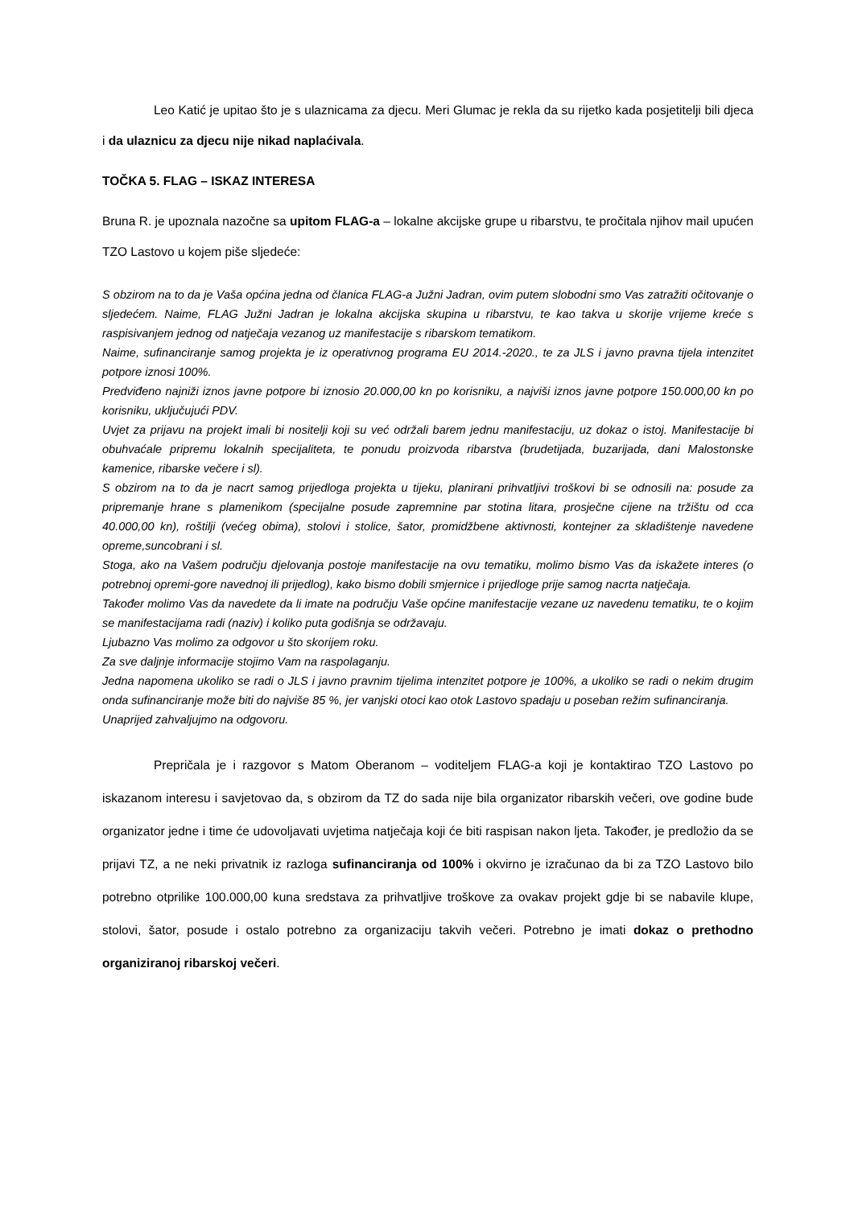Leo Katić je upitao što je s ulaznicama za djecu. Meri Glumac je rekla da su rijetko kada posjetitelji bili djeca i da ulaznicu za djecu nije nikad naplaćivala.
TOČKA 5. FLAG – ISKAZ INTERESA
Bruna R. je upoznala nazočne sa upitom FLAG-a – lokalne akcijske grupe u ribarstvu, te pročitala njihov mail upućen TZO Lastovo u kojem piše sljedeće:
S obzirom na to da je Vaša općina jedna od članica FLAG-a Južni Jadran, ovim putem slobodni smo Vas zatražiti očitovanje o sljedećem. Naime, FLAG Južni Jadran je lokalna akcijska skupina u ribarstvu, te kao takva u skorije vrijeme kreće s raspisivanjem jednog od natječaja vezanog uz manifestacije s ribarskom tematikom.
Naime, sufinanciranje samog projekta je iz operativnog programa EU 2014.-2020., te za JLS i javno pravna tijela intenzitet potpore iznosi 100%.
Predviđeno najniži iznos javne potpore bi iznosio 20.000,00 kn po korisniku, a najviši iznos javne potpore 150.000,00 kn po korisniku, uključujući PDV.
Uvjet za prijavu na projekt imali bi nositelji koji su već održali barem jednu manifestaciju, uz dokaz o istoj. Manifestacije bi obuhvaćale pripremu lokalnih specijaliteta, te ponudu proizvoda ribarstva (brudetijada, buzarijada, dani Malostonske kamenice, ribarske večere i sl).
S obzirom na to da je nacrt samog prijedloga projekta u tijeku, planirani prihvatljivi troškovi bi se odnosili na: posude za pripremanje hrane s plamenikom (specijalne posude zapremnine par stotina litara, prosječne cijene na tržištu od cca 40.000,00 kn), roštilji (većeg obima), stolovi i stolice, šator, promidžbene aktivnosti, kontejner za skladištenje navedene opreme,suncobrani i sl.
Stoga, ako na Vašem području djelovanja postoje manifestacije na ovu tematiku, molimo bismo Vas da iskažete interes (o potrebnoj opremi-gore navednoj ili prijedlog), kako bismo dobili smjernice i prijedloge prije samog nacrta natječaja.
Također molimo Vas da navedete da li imate na području Vaše općine manifestacije vezane uz navedenu tematiku, te o kojim se manifestacijama radi (naziv) i koliko puta godišnja se održavaju.
Ljubazno Vas molimo za odgovor u što skorijem roku.
Za sve daljnje informacije stojimo Vam na raspolaganju.
Jedna napomena ukoliko se radi o JLS i javno pravnim tijelima intenzitet potpore je 100%, a ukoliko se radi o nekim drugim onda sufinanciranje može biti do najviše 85 %, jer vanjski otoci kao otok Lastovo spadaju u poseban režim sufinanciranja.
Unaprijed zahvaljujmo na odgovoru.
Prepričala je i razgovor s Matom Oberanom – voditeljem FLAG-a koji je kontaktirao TZO Lastovo po iskazanom interesu i savjetovao da, s obzirom da TZ do sada nije bila organizator ribarskih večeri, ove godine bude organizator jedne i time će udovoljavati uvjetima natječaja koji će biti raspisan nakon ljeta. Također, je predložio da se prijavi TZ, a ne neki privatnik iz razloga sufinanciranja od 100% i okvirno je izračunao da bi za TZO Lastovo bilo potrebno otprilike 100.000,00 kuna sredstava za prihvatljive troškove za ovakav projekt gdje bi se nabavile klupe, stolovi, šator, posude i ostalo potrebno za organizaciju takvih večeri. Potrebno je imati dokaz o prethodno organiziranoj ribarskoj večeri.